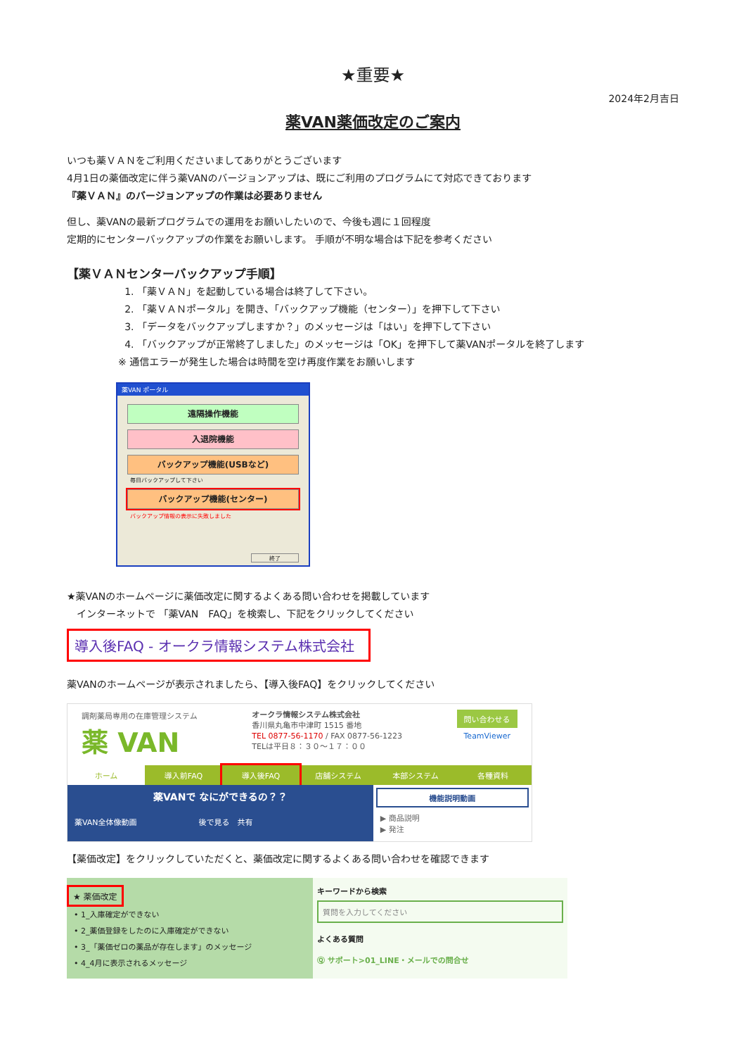★重要★
2024年2月吉日
薬VAN薬価改定のご案内
いつも薬ＶＡＮをご利用くださいましてありがとうございます
4月1日の薬価改定に伴う薬VANのバージョンアップは、既にご利用のプログラムにて対応できております
『薬ＶＡＮ』のバージョンアップの作業は必要ありません
但し、薬VANの最新プログラムでの運用をお願いしたいので、今後も週に１回程度
定期的にセンターバックアップの作業をお願いします。 手順が不明な場合は下記を参考ください
【薬ＶＡＮセンターバックアップ手順】
1. 「薬ＶＡＮ」を起動している場合は終了して下さい。
2. 「薬ＶＡＮポータル」を開き、「バックアップ機能（センター）」を押下して下さい
3. 「データをバックアップしますか？」のメッセージは「はい」を押下して下さい
4. 「バックアップが正常終了しました」のメッセージは「OK」を押下して薬VANポータルを終了します
※ 通信エラーが発生した場合は時間を空け再度作業をお願いします
薬VAN ポータル
遠隔操作機能
入退院機能
バックアップ機能(USBなど)
毎日バックアップして下さい
バックアップ機能(センター)
バックアップ情報の表示に失敗しました
終了
★薬VANのホームページに薬価改定に関するよくある問い合わせを掲載しています
　インターネットで 「薬VAN　FAQ」を検索し、下記をクリックしてください
導入後FAQ - オークラ情報システム株式会社
薬VANのホームページが表示されましたら、【導入後FAQ】をクリックしてください
調剤薬局専用の在庫管理システム
薬 VAN
オークラ情報システム株式会社
香川県丸亀市中津町 1515 番地
TEL 0877-56-1170 / FAX 0877-56-1223
TELは平日８：３０～１７：００
問い合わせる
TeamViewer
ホーム 導入前FAQ 導入後FAQ 店舗システム 本部システム 各種資料
薬VANで なにができるの？？
薬VAN全体像動画　　　　　　　　後で見る　共有
機能説明動画
▶ 商品説明
▶ 発注
【薬価改定】をクリックしていただくと、薬価改定に関するよくある問い合わせを確認できます
★ 薬価改定
• 1_入庫確定ができない
• 2_薬価登録をしたのに入庫確定ができない
• 3_「薬価ゼロの薬品が存在します」のメッセージ
• 4_4月に表示されるメッセージ
キーワードから検索
質問を入力してください
よくある質問
Ⓠ サポート>01_LINE・メールでの問合せ